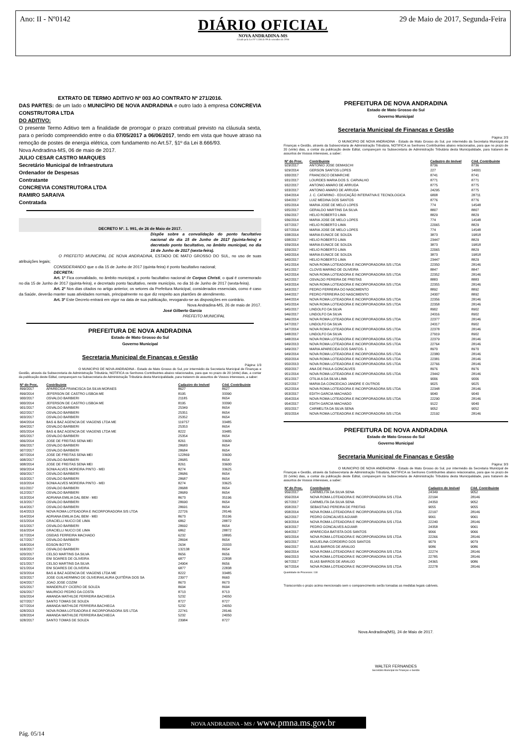Ano: II - Nº0142 29 de Maio de 2017, Segunda-Feira
DIÁRIO OFICIAL
NOVA ANDRADINA-MS
Criado pela Lei Nº 1.336 de 09 de setembro de 2016
EXTRATO DE TERMO ADITIVO Nº 003 AO CONTRATO Nº 271/2016.
DAS PARTES: de um lado o MUNICÍPIO DE NOVA ANDRADINA e outro lado à empresa CONCREVIA CONSTRUTORA LTDA
DO ADITIVO:
O presente Termo Aditivo tem a finalidade de prorrogar o prazo contratual previsto na cláusula sexta, para o período compreendido entre o dia 07/05/2017 a 06/06/2017, tendo em vista que houve atraso na remoção de postes de energia elétrica, com fundamento no Art.57, §1º da Lei 8.666/93.
Nova Andradina-MS, 06 de maio de 2017.
JULIO CESAR CASTRO MARQUES
Secretário Municipal de Infraestrutura
Ordenador de Despesas
Contratante
CONCREVIA CONSTRUTORA LTDA
RAMIRO SARAIVA
Contratada
DECRETO Nº. 1. 991, de 26 de Maio de 2017.
Dispõe sobre a convalidação do ponto facultativo nacional do dia 15 de Junho de 2017 (quinta-feira) e decretado ponto facultativo, no âmbito municipal, no dia 16 de Junho de 2017 (sexta-feira).
O PREFEITO MUNICIPAL DE NOVA ANDRADINA, ESTADO DE MATO GROSSO DO SUL, no uso de suas atribuições legais;
CONSIDERANDO que o dia 15 de Junho de 2017 (quinta-feira) é ponto facultativo nacional;
DECRETA:
Art. 1º Fica convalidado, no âmbito municipal, o ponto facultativo nacional de Corpus Christi, o qual é comemorado no dia 15 de Junho de 2017 (quinta-feira), e decretado ponto facultativo, neste município, no dia 16 de Junho de 2017 (sexta-feira).
Art. 2º Nos dias citados no artigo anterior, os setores da Prefeitura Municipal, considerados essenciais, como é caso da Saúde, deverão manter suas atividades normais, principalmente no que diz respeito aos plantões de atendimento.
Art. 3º Este Decreto entrará em vigor na data de sua publicação, revogando-se as disposições em contrário.
Nova Andradina-MS, 26 de maio de 2017.
José Gilberto Garcia
PREFEITO MUNICIPAL
PREFEITURA DE NOVA ANDRADINA
Estado de Mato Grosso do Sul
Governo Municipal
Secretaria Municipal de Finanças e Gestão
Página: 1/3
O MUNICIPIO DE NOVA ANDRADINA - Estado de Mato Grosso do Sul, por intermédio da Secretaria Municipal de Finanças e Gestão, através da Subsecretaria de Administração Tributária, NOTIFICA os Senhores Contribuintes abaixo relacionados, para que no prazo de 20 (vinte) dias, a contar da publicação deste Edital, compareçam na Subsecretaria de Administração Tributária desta Municipalidade, para tratarem de assuntos de Vossos interesses, a saber:
| Nº do Proc. | Contribuinte | Cadastro do Imóvel | Cód. Contribuinte |
| --- | --- | --- | --- |
| 899/2017 | APARECIDA FRANCISCA DA SILVA MORAES | 8627 | 8627 |
| 899/2014 | JEFERSON DE CASTRO LISBOA ME | 8195 | 33390 |
| 900/2017 | OSVALDO BARBIERI | 21185 | 8654 |
| 900/2014 | JEFERSON DE CASTRO LISBOA ME | 8195 | 33390 |
| 901/2017 | OSVALDO BARBIERI | 25349 | 8654 |
| 902/2017 | OSVALDO BARBIERI | 25351 | 8654 |
| 903/2017 | OSVALDO BARBIERI | 25352 | 8654 |
| 904/2014 | BAS & BAZ AGENCIA DE VIAGENS LTDA ME | 119757 | 33485 |
| 904/2017 | OSVALDO BARBIERI | 25353 | 8654 |
| 905/2014 | BAS & BAZ AGENCIA DE VIAGENS LTDA ME | 8222 | 33485 |
| 905/2017 | OSVALDO BARBIERI | 25354 | 8654 |
| 906/2014 | JOSE DE FREITAS SENA MEI | 8261 | 33600 |
| 906/2017 | OSVALDO BARBIERI | 28683 | 8654 |
| 907/2017 | OSVALDO BARBIERI | 28684 | 8654 |
| 907/2014 | JOSE DE FREITAS SENA MEI | 122869 | 33600 |
| 908/2017 | OSVALDO BARBIERI | 28685 | 8654 |
| 908/2014 | JOSE DE FREITAS SENA MEI | 8261 | 33600 |
| 909/2014 | SONIA ALVES MOREIRA PINTO - MEI | 8274 | 33625 |
| 909/2017 | OSVALDO BARBIERI | 28686 | 8654 |
| 910/2017 | OSVALDO BARBIERI | 28687 | 8654 |
| 910/2014 | SONIA ALVES MOREIRA PINTO - MEI | 8274 | 33625 |
| 911/2017 | OSVALDO BARBIERI | 28688 | 8654 |
| 912/2017 | OSVALDO BARBIERI | 28689 | 8654 |
| 913/2014 | ADRIANA EMILIA DAL BEM - MEI | 8673 | 35196 |
| 913/2017 | OSVALDO BARBIERI | 28690 | 8654 |
| 914/2017 | OSVALDO BARBIERI | 28691 | 8654 |
| 914/2013 | NOVA ROMA LOTEADORA E INCORPORADORA S/S LTDA | 22726 | 28146 |
| 914/2014 | ADRIANA EMILIA DAL BEM - MEI | 8673 | 35196 |
| 915/2014 | GRACIELLI NUCCI DE LIMA | 6862 | 28872 |
| 915/2017 | OSVALDO BARBIERI | 28692 | 8654 |
| 916/2014 | GRACIELLI NUCCI DE LIMA | 6862 | 28872 |
| 917/2014 | OSEIAS FERREIRA MACHADO | 6232 | 18895 |
| 917/2017 | OSVALDO BARBIERI | 28694 | 8654 |
| 918/2014 | EDSON BOTTO | 2634 | 20333 |
| 918/2017 | OSVALDO BARBIERI | 132138 | 8654 |
| 920/2017 | CELSO MARTINS DA SILVA | 8656 | 8656 |
| 920/2014 | ENI SOARES DE OLIVEIRA | 6877 | 22838 |
| 921/2017 | CELSO MARTINS DA SILVA | 24904 | 8656 |
| 921/2014 | ENI SOARES DE OLIVEIRA | 6877 | 22838 |
| 923/2014 | BAS & BAZ AGENCIA DE VIAGENS LTDA ME | 8222 | 33485 |
| 923/2017 | JOSE GUILHERMINO DE OLIVEIRA/LAURA QUITÉRIA DOS SA | 23977 | 8660 |
| 924/2017 | JOAO JOSE COZIM | 8673 | 8673 |
| 925/2017 | WANDERLEY CICERO DE SOUZA | 8694 | 8694 |
| 926/2017 | MAURICIO PEDRO DA COSTA | 8713 | 8713 |
| 926/2014 | AMANDA MATHILDE FERREIRA BACHIEGA | 5232 | 24050 |
| 927/2017 | SANTO TOMAS DE SOUZA | 8727 | 8727 |
| 927/2014 | AMANDA MATHILDE FERREIRA BACHIEGA | 5232 | 24050 |
| 928/2013 | NOVA ROMA LOTEADORA E INCORPORADORA S/S LTDA | 22741 | 28146 |
| 928/2014 | AMANDA MATHILDE FERREIRA BACHIEGA | 5232 | 24050 |
| 928/2017 | SANTO TOMAS DE SOUZA | 23984 | 8727 |
PREFEITURA DE NOVA ANDRADINA
Estado de Mato Grosso do Sul
Governo Municipal
Secretaria Municipal de Finanças e Gestão
Página: 2/3
O MUNICIPIO DE NOVA ANDRADINA - Estado de Mato Grosso do Sul, por intermédio da Secretaria Municipal de Finanças e Gestão, através da Subsecretaria de Administração Tributária, NOTIFICA os Senhores Contribuintes abaixo relacionados, para que no prazo de 20 (vinte) dias, a contar da publicação deste Edital, compareçam na Subsecretaria de Administração Tributária desta Municipalidade, para tratarem de assuntos de Vossos interesses, a saber:
| Nº do Proc. | Contribuinte | Cadastro do Imóvel | Cód. Contribuinte |
| --- | --- | --- | --- |
| 929/2017 | ANTONIO JOSE DEMASCHI | 8736 | 8736 |
| 929/2014 | GERSON SANTOS LOPES | 227 | 14001 |
| 930/2017 | FRANCISCO DEMARCHE | 8741 | 8741 |
| 931/2017 | LOURDES MARIA DOS S. CARVALHO | 8771 | 8771 |
| 932/2017 | ANTONIO AMARO DE ARRUDA | 8775 | 8775 |
| 933/2017 | ANTONIO AMARO DE ARRUDA | 24295 | 8775 |
| 934/2014 | J. C. CATARINO - EDUCAÇÃO INTERATIVA E TECNOLOGICA | 6808 | 28711 |
| 934/2017 | LUIZ MEDINA DOS SANTOS | 8776 | 8776 |
| 935/2014 | MARIA JOSE DE MELO LOPES | 774 | 14548 |
| 935/2017 | GERALDO MARTINS DA SILVA | 8807 | 8807 |
| 936/2017 | HELIO ROBERTO LIMA | 8829 | 8829 |
| 936/2014 | MARIA JOSE DE MELO LOPES | 774 | 14548 |
| 937/2017 | HELIO ROBERTO LIMA | 22065 | 8829 |
| 937/2014 | MARIA JOSE DE MELO LOPES | 774 | 14548 |
| 938/2014 | MARIA EUNICE DE SOUZA | 3873 | 19818 |
| 938/2017 | HELIO ROBERTO LIMA | 23447 | 8829 |
| 939/2014 | MARIA EUNICE DE SOUZA | 3873 | 19818 |
| 939/2017 | HELIO ROBERTO LIMA | 22065 | 8829 |
| 940/2014 | MARIA EUNICE DE SOUZA | 3873 | 19818 |
| 940/2017 | HELIO ROBERTO LIMA | 23447 | 8829 |
| 941/2014 | NOVA ROMA LOTEADORA E INCORPORADORA S/S LTDA | 22350 | 28146 |
| 941/2017 | CLOVIS MARINO DE OLIVEIRA | 8847 | 8847 |
| 942/2014 | NOVA ROMA LOTEADORA E INCORPORADORA S/S LTDA | 22352 | 28146 |
| 942/2017 | OSVALDO PEREIRA DE FREITAS | 8883 | 8883 |
| 943/2014 | NOVA ROMA LOTEADORA E INCORPORADORA S/S LTDA | 22355 | 28146 |
| 943/2017 | PEDRO FERREIRA DO NASCIMENTO | 8892 | 8892 |
| 944/2017 | PEDRO FERREIRA DO NASCIMENTO | 24307 | 8892 |
| 944/2014 | NOVA ROMA LOTEADORA E INCORPORADORA S/S LTDA | 22356 | 28146 |
| 945/2014 | NOVA ROMA LOTEADORA E INCORPORADORA S/S LTDA | 22358 | 28146 |
| 945/2017 | LINDOLFO DA SILVA | 8902 | 8902 |
| 946/2017 | LINDOLFO DA SILVA | 24316 | 8902 |
| 946/2014 | NOVA ROMA LOTEADORA E INCORPORADORA S/S LTDA | 22377 | 28146 |
| 947/2017 | LINDOLFO DA SILVA | 24317 | 8902 |
| 947/2014 | NOVA ROMA LOTEADORA E INCORPORADORA S/S LTDA | 22378 | 28146 |
| 948/2017 | LINDOLFO DA SILVA | 27919 | 8902 |
| 948/2014 | NOVA ROMA LOTEADORA E INCORPORADORA S/S LTDA | 22379 | 28146 |
| 949/2013 | NOVA ROMA LOTEADORA E INCORPORADORA S/S LTDA | 22764 | 28146 |
| 949/2017 | MARIA APARECIDA DOS SANTOS- 1 | 8970 | 8970 |
| 949/2014 | NOVA ROMA LOTEADORA E INCORPORADORA S/S LTDA | 22380 | 28146 |
| 950/2014 | NOVA ROMA LOTEADORA E INCORPORADORA S/S LTDA | 22381 | 28146 |
| 950/2013 | NOVA ROMA LOTEADORA E INCORPORADORA S/S LTDA | 22766 | 28146 |
| 950/2017 | ANA DE PAULA GONCALVES | 8976 | 8976 |
| 951/2014 | NOVA ROMA LOTEADORA E INCORPORADORA S/S LTDA | 23442 | 28146 |
| 951/2017 | OTILIA A DA SILVA LIMA | 9006 | 9006 |
| 952/2017 | MARIA DA CONCEICAO JANDRE E OUTROS | 9025 | 9025 |
| 952/2014 | NOVA ROMA LOTEADORA E INCORPORADORA S/S LTDA | 22348 | 28146 |
| 953/2017 | EDITH GARCIA MACHADO | 9040 | 9040 |
| 954/2014 | NOVA ROMA LOTEADORA E INCORPORADORA S/S LTDA | 22290 | 28146 |
| 954/2017 | EDITH GARCIA MACHADO | 9122 | 9040 |
| 955/2017 | CARMELITA DA SILVA SENA | 9052 | 9052 |
| 955/2014 | NOVA ROMA LOTEADORA E INCORPORADORA S/S LTDA | 22192 | 28146 |
PREFEITURA DE NOVA ANDRADINA
Estado de Mato Grosso do Sul
Governo Municipal
Secretaria Municipal de Finanças e Gestão
Página: 3/3
O MUNICIPIO DE NOVA ANDRADINA - Estado de Mato Grosso do Sul, por intermédio da Secretaria Municipal de Finanças e Gestão, através da Subsecretaria de Administração Tributária, NOTIFICA os Senhores Contribuintes abaixo relacionados, para que no prazo de 20 (vinte) dias, a contar da publicação deste Edital, compareçam na Subsecretaria de Administração Tributária desta Municipalidade, para tratarem de assuntos de Vossos interesses, a saber:
| Nº do Proc. | Contribuinte | Cadastro do Imóvel | Cód. Contribuinte |
| --- | --- | --- | --- |
| 956/2017 | CARMELITA DA SILVA SENA | 24349 | 9052 |
| 956/2014 | NOVA ROMA LOTEADORA E INCORPORADORA S/S LTDA | 22194 | 28146 |
| 957/2017 | CARMELITA DA SILVA SENA | 24350 | 9052 |
| 958/2017 | SEBASTIAO PEREIRA DE FREITAS | 9055 | 9055 |
| 958/2014 | NOVA ROMA LOTEADORA E INCORPORADORA S/S LTDA | 22197 | 28146 |
| 962/2017 | PEDRO GONCALVES AGUIAR | 9061 | 9061 |
| 963/2014 | NOVA ROMA LOTEADORA E INCORPORADORA S/S LTDA | 22240 | 28146 |
| 963/2017 | PEDRO GONCALVES AGUIAR | 24358 | 9061 |
| 964/2017 | APARECIDA BATISTA DOS SANTOS | 9066 | 9066 |
| 965/2014 | NOVA ROMA LOTEADORA E INCORPORADORA S/S LTDA | 22266 | 28146 |
| 965/2017 | MIGUELINA CORDEIRO DOS SANTOS | 9079 | 9079 |
| 966/2017 | ELIAS BARROS DE ARAUJO | 9086 | 9086 |
| 966/2014 | NOVA ROMA LOTEADORA E INCORPORADORA S/S LTDA | 22274 | 28146 |
| 966/2013 | NOVA ROMA LOTEADORA E INCORPORADORA S/S LTDA | 22785 | 28146 |
| 967/2017 | ELIAS BARROS DE ARAUJO | 24365 | 9086 |
| 967/2014 | NOVA ROMA LOTEADORA E INCORPORADORA S/S LTDA | 22278 | 28146 |
Quantidade de Processos: 118
Transcorrido o prazo acima mencionado sem o comparecimento serão tomadas as medidas legais cabíveis.
Nova Andradina(MS), 24 de Maio de 2017.
WALTER FERNANDES
Secretário Municipal de Finanças e Gestão
NOVA ANDRADINA - MS / www.pmna.ms.gov.br
Pág. 05/14